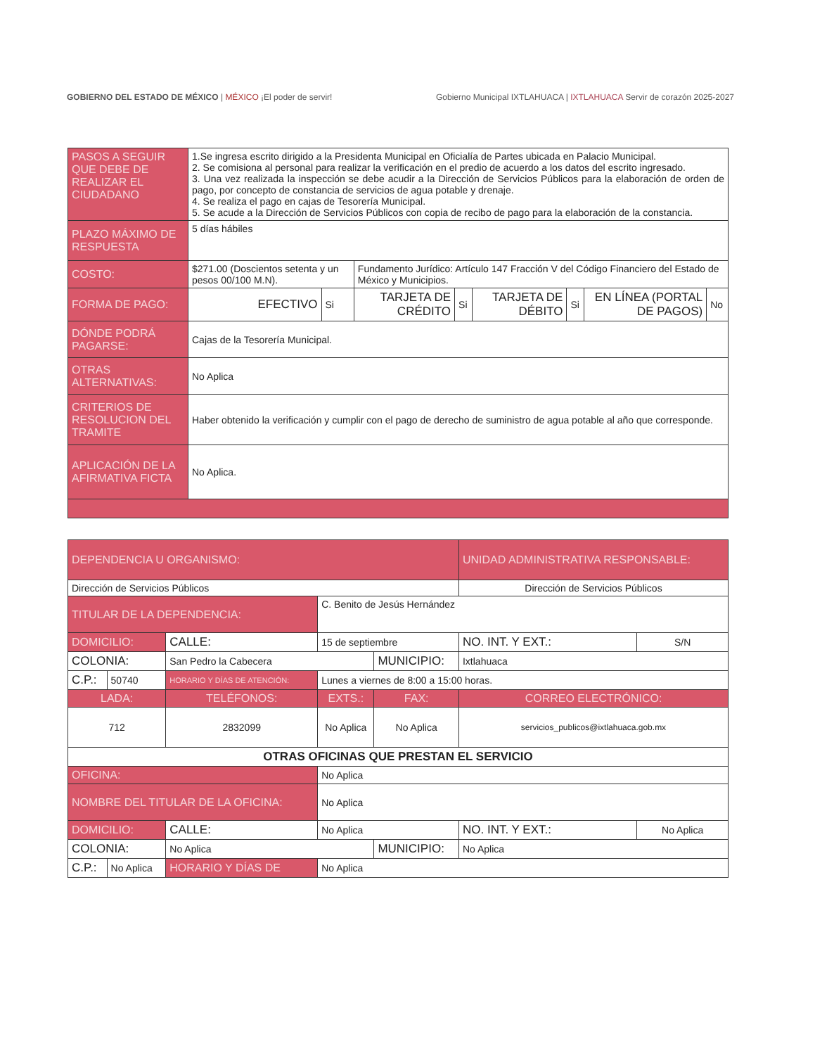GOBIERNO DEL ESTADO DE MÉXICO | MÉXICO ¡El poder de servir!
Gobierno Municipal IXTLAHUACA | IXTLAHUACA Servir de corazón 2025-2027
| PASOS A SEGUIR QUE DEBE DE REALIZAR EL CIUDADANO | 1.Se ingresa escrito dirigido a la Presidenta Municipal en Oficialía de Partes ubicada en Palacio Municipal. 2. Se comisiona al personal para realizar la verificación en el predio de acuerdo a los datos del escrito ingresado. 3. Una vez realizada la inspección se debe acudir a la Dirección de Servicios Públicos para la elaboración de orden de pago, por concepto de constancia de servicios de agua potable y drenaje. 4. Se realiza el pago en cajas de Tesorería Municipal. 5. Se acude a la Dirección de Servicios Públicos con copia de recibo de pago para la elaboración de la constancia. | | | | | | | |
| PLAZO MÁXIMO DE RESPUESTA | 5 días hábiles | | | | | | | |
| COSTO: | $271.00 (Doscientos setenta y un pesos 00/100 M.N). | | Fundamento Jurídico: Artículo 147 Fracción V del Código Financiero del Estado de México y Municipios. | | | | | |
| FORMA DE PAGO: | EFECTIVO | Si | TARJETA DE CRÉDITO | Si | TARJETA DE DÉBITO | Si | EN LÍNEA (PORTAL DE PAGOS) | No |
| DÓNDE PODRÁ PAGARSE: | Cajas de la Tesorería Municipal. | | | | | | | |
| OTRAS ALTERNATIVAS: | No Aplica | | | | | | | |
| CRITERIOS DE RESOLUCION DEL TRAMITE | Haber obtenido la verificación y cumplir con el pago de derecho de suministro de agua potable al año que corresponde. | | | | | | | |
| APLICACIÓN DE LA AFIRMATIVA FICTA | No Aplica. | | | | | | | |
| DEPENDENCIA U ORGANISMO: | | | | | | UNIDAD ADMINISTRATIVA RESPONSABLE: | |
| --- | --- | --- | --- | --- | --- | --- | --- |
| Dirección de Servicios Públicos | | | | | | Dirección de Servicios Públicos | |
| TITULAR DE LA DEPENDENCIA: | | | C. Benito de Jesús Hernández | | | | |
| DOMICILIO: | | CALLE: | 15 de septiembre | | | NO. INT. Y EXT.: | S/N |
| COLONIA: | | San Pedro la Cabecera | | | MUNICIPIO: | Ixtlahuaca | |
| C.P.: | 50740 | HORARIO Y DÍAS DE ATENCIÓN: | | Lunes a viernes de 8:00 a 15:00 horas. | | | |
| LADA: | | TELÉFONOS: | | EXTS.: | FAX: | CORREO ELECTRÓNICO: | |
| 712 | | 2832099 | | No Aplica | No Aplica | servicios_publicos@ixtlahuaca.gob.mx | |
| OTRAS OFICINAS QUE PRESTAN EL SERVICIO | | | | | | | |
| OFICINA: | | | No Aplica | | | | |
| NOMBRE DEL TITULAR DE LA OFICINA: | | | | No Aplica | | | |
| DOMICILIO: | | CALLE: | No Aplica | | | NO. INT. Y EXT.: | No Aplica |
| COLONIA: | | No Aplica | | | MUNICIPIO: | No Aplica | |
| C.P.: | No Aplica | HORARIO Y DÍAS DE | | No Aplica | | | |